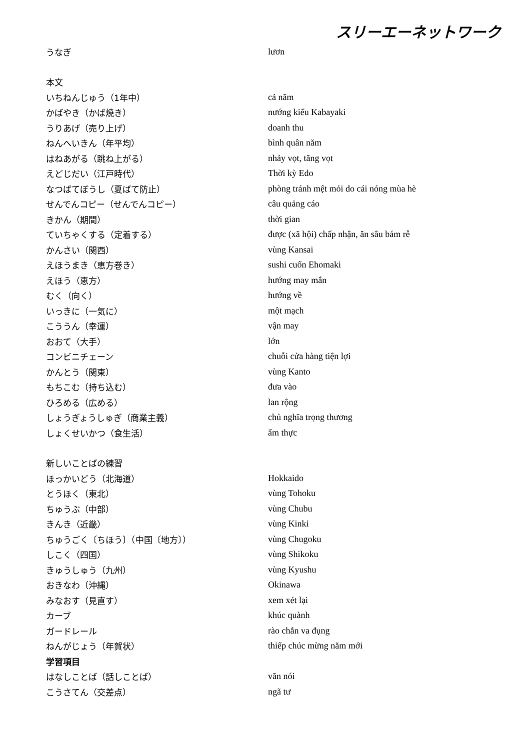スリーエーネットワーク
| うなぎ | lươn |
| 本文 | |
| いちねんじゅう（1年中） | cả năm |
| かばやき（かば焼き） | nướng kiểu Kabayaki |
| うりあげ（売り上げ） | doanh thu |
| ねんへいきん（年平均） | bình quân năm |
| はねあがる（跳ね上がる） | nhảy vọt, tăng vọt |
| えどじだい（江戸時代） | Thời kỳ Edo |
| なつばてぼうし（夏ばて防止） | phòng tránh mệt mỏi do cái nóng mùa hè |
| せんでんコピー（せんでんコピー） | câu quảng cáo |
| きかん（期間） | thời gian |
| ていちゃくする（定着する） | được (xã hội) chấp nhận, ăn sâu bám rễ |
| かんさい（関西） | vùng Kansai |
| えほうまき（恵方巻き） | sushi cuốn Ehomaki |
| えほう（恵方） | hướng may mắn |
| むく（向く） | hướng về |
| いっきに（一気に） | một mạch |
| こううん（幸運） | vận may |
| おおて（大手） | lớn |
| コンビニチェーン | chuỗi cửa hàng tiện lợi |
| かんとう（関東） | vùng Kanto |
| もちこむ（持ち込む） | đưa vào |
| ひろめる（広める） | lan rộng |
| しょうぎょうしゅぎ（商業主義） | chủ nghĩa trọng thương |
| しょくせいかつ（食生活） | ẩm thực |
| 新しいことばの練習 | |
| ほっかいどう（北海道） | Hokkaido |
| とうほく（東北） | vùng Tohoku |
| ちゅうぶ（中部） | vùng Chubu |
| きんき（近畿） | vùng Kinki |
| ちゅうごく〔ちほう〕（中国〔地方〕） | vùng Chugoku |
| しこく（四国） | vùng Shikoku |
| きゅうしゅう（九州） | vùng Kyushu |
| おきなわ（沖縄） | Okinawa |
| みなおす（見直す） | xem xét lại |
| カーブ | khúc quành |
| ガードレール | rào chắn va đụng |
| ねんがじょう（年賀状） | thiếp chúc mừng năm mới |
| 学習項目 | |
| はなしことば（話しことば） | văn nói |
| こうさてん（交差点） | ngã tư |